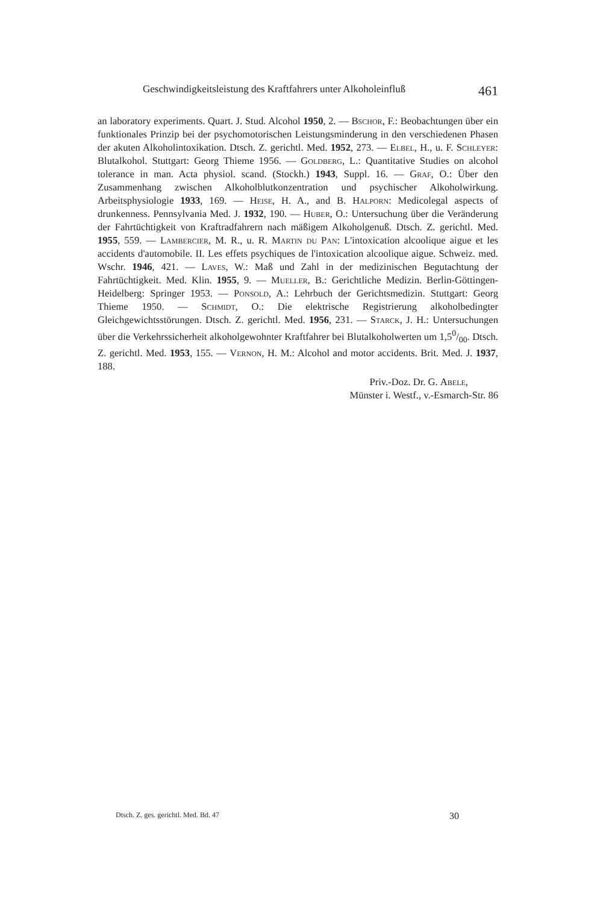Geschwindigkeitsleistung des Kraftfahrers unter Alkoholeinfluß 461
an laboratory experiments. Quart. J. Stud. Alcohol 1950, 2. — Bschor, F.: Beobachtungen über ein funktionales Prinzip bei der psychomotorischen Leistungsminderung in den verschiedenen Phasen der akuten Alkoholintoxikation. Dtsch. Z. gerichtl. Med. 1952, 273. — Elbel, H., u. F. Schleyer: Blutalkohol. Stuttgart: Georg Thieme 1956. — Goldberg, L.: Quantitative Studies on alcohol tolerance in man. Acta physiol. scand. (Stockh.) 1943, Suppl. 16. — Graf, O.: Über den Zusammenhang zwischen Alkoholblutkonzentration und psychischer Alkoholwirkung. Arbeitsphysiologie 1933, 169. — Heise, H. A., and B. Halporn: Medicolegal aspects of drunkenness. Pennsylvania Med. J. 1932, 190. — Huber, O.: Untersuchung über die Veränderung der Fahrtüchtigkeit von Kraftradfahrern nach mäßigem Alkoholgenuß. Dtsch. Z. gerichtl. Med. 1955, 559. — Lambercier, M. R., u. R. Martin du Pan: L'intoxication alcoolique aigue et les accidents d'automobile. II. Les effets psychiques de l'intoxication alcoolique aigue. Schweiz. med. Wschr. 1946, 421. — Laves, W.: Maß und Zahl in der medizinischen Begutachtung der Fahrtüchtigkeit. Med. Klin. 1955, 9. — Mueller, B.: Gerichtliche Medizin. Berlin-Göttingen-Heidelberg: Springer 1953. — Ponsold, A.: Lehrbuch der Gerichtsmedizin. Stuttgart: Georg Thieme 1950. — Schmidt, O.: Die elektrische Registrierung alkoholbedingter Gleichgewichtsstörungen. Dtsch. Z. gerichtl. Med. 1956, 231. — Starck, J. H.: Untersuchungen über die Verkehrssicherheit alkoholgewohnter Kraftfahrer bei Blutalkoholwerten um 1,50/00. Dtsch. Z. gerichtl. Med. 1953, 155. — Vernon, H. M.: Alcohol and motor accidents. Brit. Med. J. 1937, 188.
Priv.-Doz. Dr. G. Abele,
Münster i. Westf., v.-Esmarch-Str. 86
Dtsch. Z. ges. gerichtl. Med. Bd. 47 30